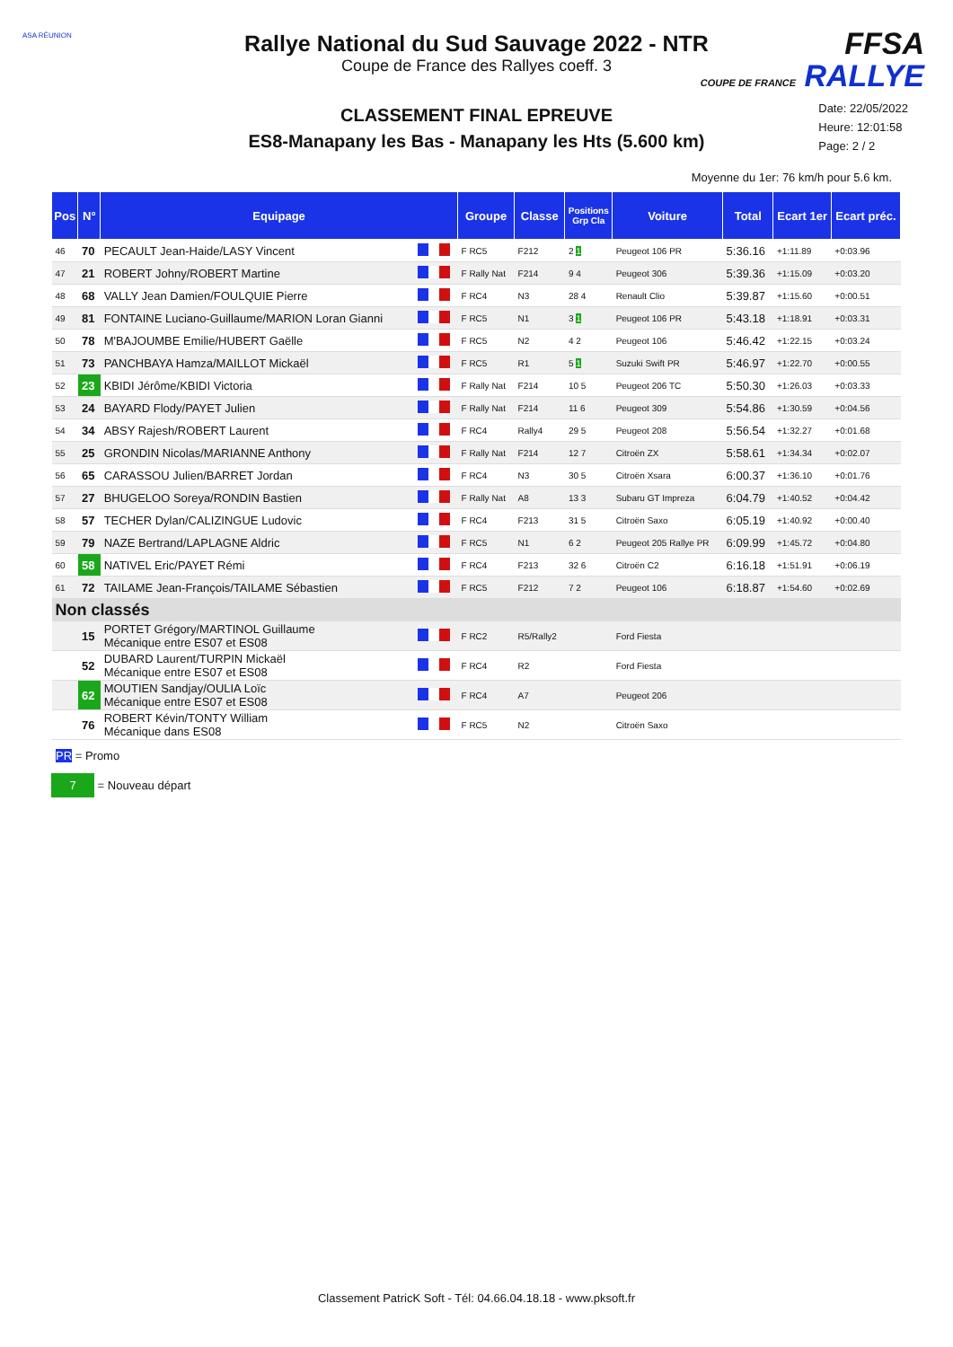ASA RÉUNION
FFSA
COUPE DE FRANCE RALLYE
Rallye National du Sud Sauvage 2022 - NTR
Coupe de France des Rallyes coeff. 3
CLASSEMENT FINAL EPREUVE
ES8-Manapany les Bas - Manapany les Hts (5.600 km)
Date: 22/05/2022
Heure: 12:01:58
Page: 2 / 2
Moyenne du 1er: 76 km/h pour 5.6 km.
| Pos | N° | Equipage | | Groupe | Classe | Positions Grp Cla | Voiture | Total | Ecart 1er | Ecart préc. |
| --- | --- | --- | --- | --- | --- | --- | --- | --- | --- | --- |
| 46 | 70 | PECAULT Jean-Haide/LASY Vincent | | F RC5 | F212 | 2 1 | Peugeot 106 PR | 5:36.16 | +1:11.89 | +0:03.96 |
| 47 | 21 | ROBERT Johny/ROBERT Martine | | F Rally Nat | F214 | 9 4 | Peugeot 306 | 5:39.36 | +1:15.09 | +0:03.20 |
| 48 | 68 | VALLY Jean Damien/FOULQUIE Pierre | | F RC4 | N3 | 28 4 | Renault Clio | 5:39.87 | +1:15.60 | +0:00.51 |
| 49 | 81 | FONTAINE Luciano-Guillaume/MARION Loran Gianni | | F RC5 | N1 | 3 1 | Peugeot 106 PR | 5:43.18 | +1:18.91 | +0:03.31 |
| 50 | 78 | M'BAJOUMBE Emilie/HUBERT Gaëlle | | F RC5 | N2 | 4 2 | Peugeot 106 | 5:46.42 | +1:22.15 | +0:03.24 |
| 51 | 73 | PANCHBAYA Hamza/MAILLOT Mickaël | | F RC5 | R1 | 5 1 | Suzuki Swift PR | 5:46.97 | +1:22.70 | +0:00.55 |
| 52 | 23 | KBIDI Jérôme/KBIDI Victoria | | F Rally Nat | F214 | 10 5 | Peugeot 206 TC | 5:50.30 | +1:26.03 | +0:03.33 |
| 53 | 24 | BAYARD Flody/PAYET Julien | | F Rally Nat | F214 | 11 6 | Peugeot 309 | 5:54.86 | +1:30.59 | +0:04.56 |
| 54 | 34 | ABSY Rajesh/ROBERT Laurent | | F RC4 | Rally4 | 29 5 | Peugeot 208 | 5:56.54 | +1:32.27 | +0:01.68 |
| 55 | 25 | GRONDIN Nicolas/MARIANNE Anthony | | F Rally Nat | F214 | 12 7 | Citroën ZX | 5:58.61 | +1:34.34 | +0:02.07 |
| 56 | 65 | CARASSOU Julien/BARRET Jordan | | F RC4 | N3 | 30 5 | Citroën Xsara | 6:00.37 | +1:36.10 | +0:01.76 |
| 57 | 27 | BHUGELOO Soreya/RONDIN Bastien | | F Rally Nat | A8 | 13 3 | Subaru GT Impreza | 6:04.79 | +1:40.52 | +0:04.42 |
| 58 | 57 | TECHER Dylan/CALIZINGUE Ludovic | | F RC4 | F213 | 31 5 | Citroën Saxo | 6:05.19 | +1:40.92 | +0:00.40 |
| 59 | 79 | NAZE Bertrand/LAPLAGNE Aldric | | F RC5 | N1 | 6 2 | Peugeot 205 Rallye PR | 6:09.99 | +1:45.72 | +0:04.80 |
| 60 | 58 | NATIVEL Eric/PAYET Rémi | | F RC4 | F213 | 32 6 | Citroën C2 | 6:16.18 | +1:51.91 | +0:06.19 |
| 61 | 72 | TAILAME Jean-François/TAILAME Sébastien | | F RC5 | F212 | 7 2 | Peugeot 106 | 6:18.87 | +1:54.60 | +0:02.69 |
| Non classés | | | | | | | | | | |
| | 15 | PORTET Grégory/MARTINOL Guillaume Mécanique entre ES07 et ES08 | | F RC2 | R5/Rally2 | | Ford Fiesta | | | |
| | 52 | DUBARD Laurent/TURPIN Mickaël Mécanique entre ES07 et ES08 | | F RC4 | R2 | | Ford Fiesta | | | |
| | 62 | MOUTIEN Sandjay/OULIA Loïc Mécanique entre ES07 et ES08 | | F RC4 | A7 | | Peugeot 206 | | | |
| | 76 | ROBERT Kévin/TONTY William Mécanique dans ES08 | | F RC5 | N2 | | Citroën Saxo | | | |
PR = Promo
7 = Nouveau départ
Classement PatricK Soft - Tél: 04.66.04.18.18 - www.pksoft.fr